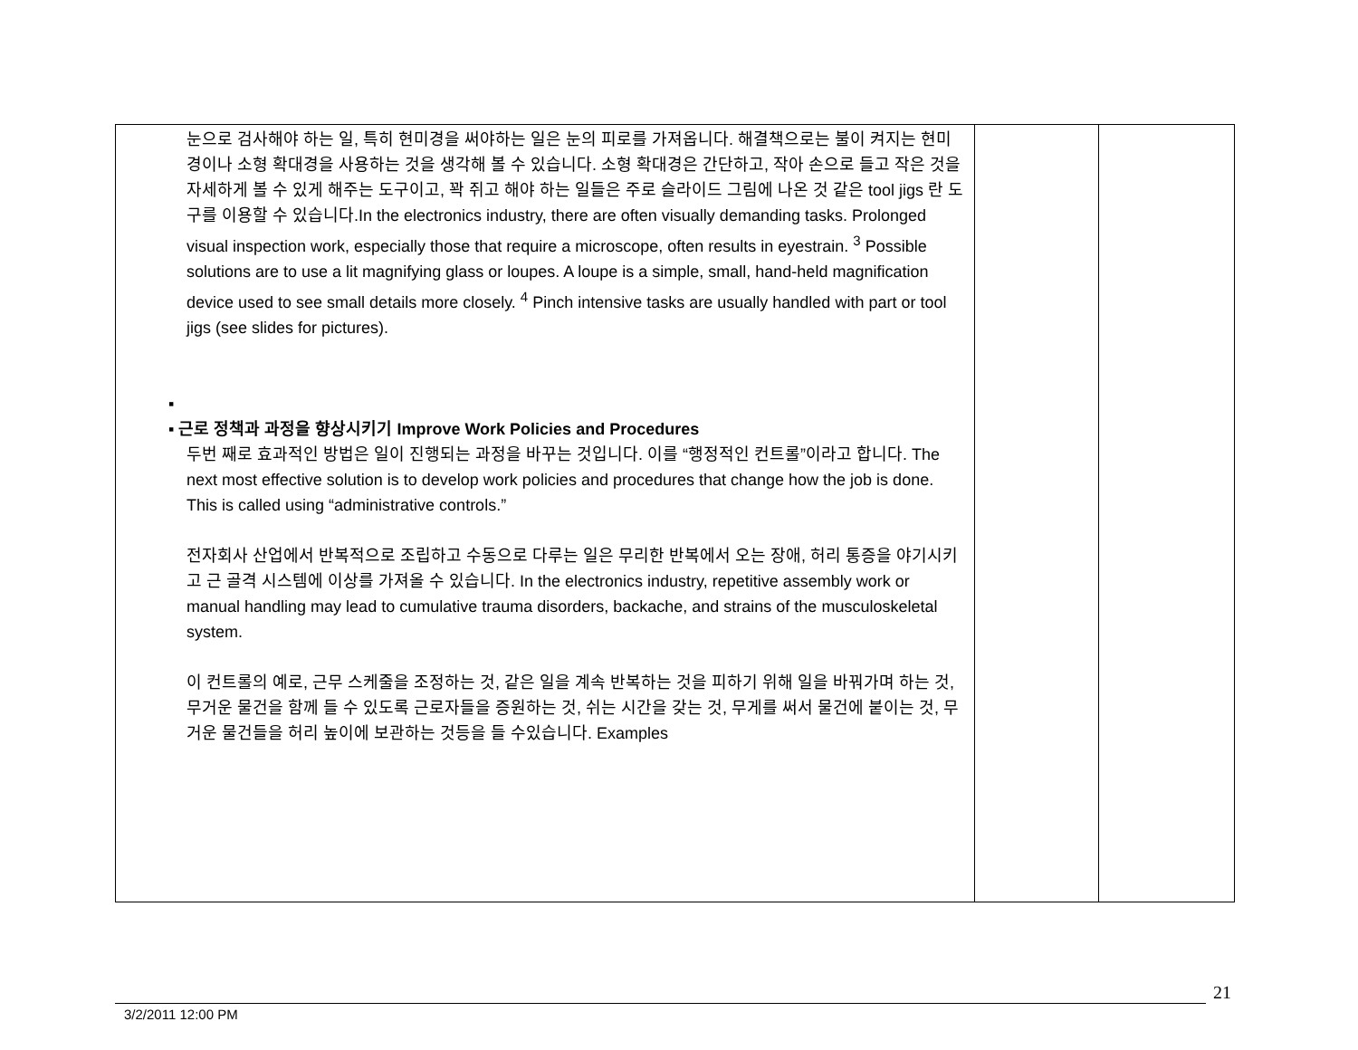| 눈으로 검사해야 하는 일, 특히 현미경을 써야하는 일은 눈의 피로를 가져옵니다. 해결책으로는 불이 켜지는 현미경이나 소형 확대경을 사용하는 것을 생각해 볼 수 있습니다. 소형 확대경은 간단하고, 작아 손으로 들고 작은 것을 자세하게 볼 수 있게 해주는 도구이고, 꽉 쥐고 해야 하는 일들은 주로 슬라이드 그림에 나온 것 같은 tool jigs 란 도구를 이용할 수 있습니다.In the electronics industry, there are often visually demanding tasks. Prolonged visual inspection work, especially those that require a microscope, often results in eyestrain. <sup>3</sup> Possible solutions are to use a lit magnifying glass or loupes. A loupe is a simple, small, hand-held magnification device used to see small details more closely. <sup>4</sup> Pinch intensive tasks are usually handled with part or tool jigs (see slides for pictures). ▪ ▪ 근로 정책과 과정을 향상시키기 Improve Work Policies and Procedures 두번 째로 효과적인 방법은 일이 진행되는 과정을 바꾸는 것입니다. 이를 “행정적인 컨트롤”이라고 합니다. The next most effective solution is to develop work policies and procedures that change how the job is done. This is called using “administrative controls.” 전자회사 산업에서 반복적으로 조립하고 수동으로 다루는 일은 무리한 반복에서 오는 장애, 허리 통증을 야기시키고 근 골격 시스템에 이상를 가져올 수 있습니다. In the electronics industry, repetitive assembly work or manual handling may lead to cumulative trauma disorders, backache, and strains of the musculoskeletal system. 이 컨트롤의 예로, 근무 스케줄을 조정하는 것, 같은 일을 계속 반복하는 것을 피하기 위해 일을 바꿔가며 하는 것, 무거운 물건을 함께 들 수 있도록 근로자들을 증원하는 것, 쉬는 시간을 갖는 것, 무게를 써서 물건에 붙이는 것, 무거운 물건들을 허리 높이에 보관하는 것등을 들 수있습니다. Examples | | |
21
3/2/2011 12:00 PM